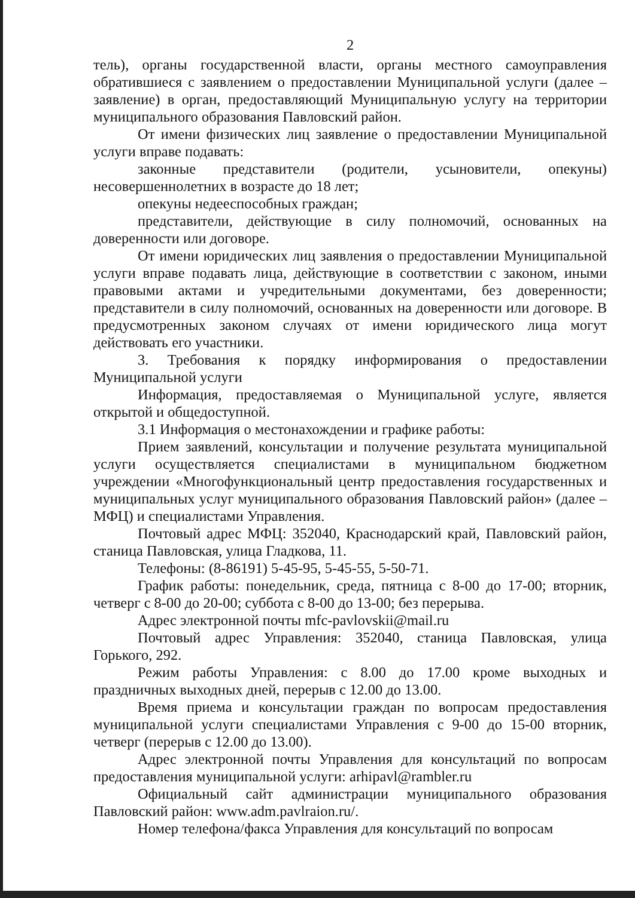2
тель), органы государственной власти, органы местного самоуправления обратившиеся с заявлением о предоставлении Муниципальной услуги (далее – заявление) в орган, предоставляющий Муниципальную услугу на территории муниципального образования Павловский район.
От имени физических лиц заявление о предоставлении Муниципальной услуги вправе подавать:
законные представители (родители, усыновители, опекуны) несовершеннолетних в возрасте до 18 лет;
опекуны недееспособных граждан;
представители, действующие в силу полномочий, основанных на доверенности или договоре.
От имени юридических лиц заявления о предоставлении Муниципальной услуги вправе подавать лица, действующие в соответствии с законом, иными правовыми актами и учредительными документами, без доверенности; представители в силу полномочий, основанных на доверенности или договоре. В предусмотренных законом случаях от имени юридического лица могут действовать его участники.
3. Требования к порядку информирования о предоставлении Муниципальной услуги
Информация, предоставляемая о Муниципальной услуге, является открытой и общедоступной.
3.1 Информация о местонахождении и графике работы:
Прием заявлений, консультации и получение результата муниципальной услуги осуществляется специалистами в муниципальном бюджетном учреждении «Многофункциональный центр предоставления государственных и муниципальных услуг муниципального образования Павловский район» (далее – МФЦ) и специалистами Управления.
Почтовый адрес МФЦ: 352040, Краснодарский край, Павловский район, станица Павловская, улица Гладкова, 11.
Телефоны: (8-86191) 5-45-95, 5-45-55, 5-50-71.
График работы: понедельник, среда, пятница с 8-00 до 17-00; вторник, четверг с 8-00 до 20-00; суббота с 8-00 до 13-00; без перерыва.
Адрес электронной почты mfc-pavlovskii@mail.ru
Почтовый адрес Управления: 352040, станица Павловская, улица Горького, 292.
Режим работы Управления: с 8.00 до 17.00 кроме выходных и праздничных выходных дней, перерыв с 12.00 до 13.00.
Время приема и консультации граждан по вопросам предоставления муниципальной услуги специалистами Управления с 9-00 до 15-00 вторник, четверг (перерыв с 12.00 до 13.00).
Адрес электронной почты Управления для консультаций по вопросам предоставления муниципальной услуги: arhipavl@rambler.ru
Официальный сайт администрации муниципального образования Павловский район: www.adm.pavlraion.ru/.
Номер телефона/факса Управления для консультаций по вопросам